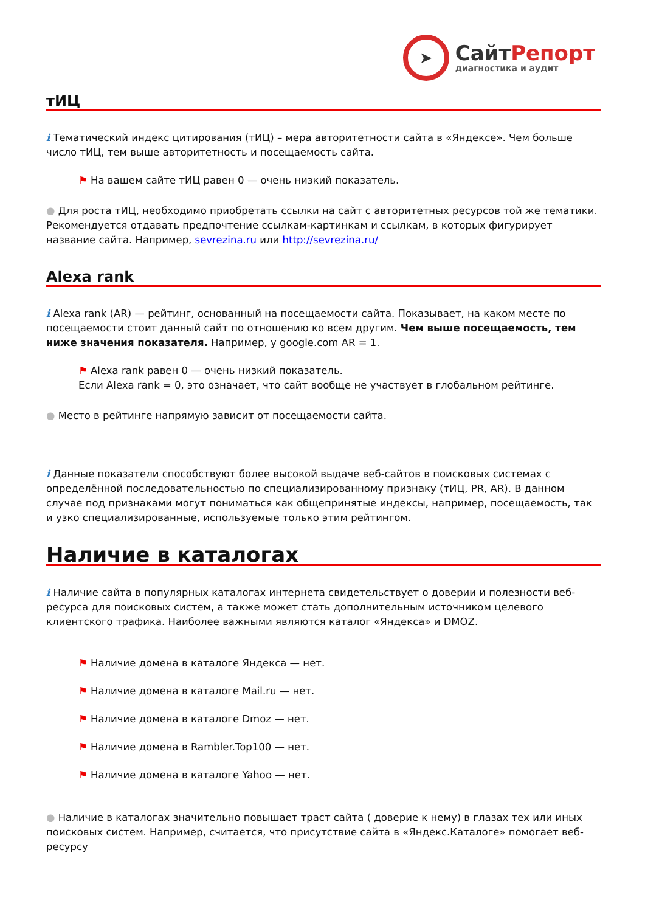➤
СайтРепорт
диагностика и аудит
тИЦ
i Тематический индекс цитирования (тИЦ) – мера авторитетности сайта в «Яндексе». Чем больше число тИЦ, тем выше авторитетность и посещаемость сайта.
⚑ На вашем сайте тИЦ равен 0 — очень низкий показатель.
● Для роста тИЦ, необходимо приобретать ссылки на сайт с авторитетных ресурсов той же тематики. Рекомендуется отдавать предпочтение ссылкам-картинкам и ссылкам, в которых фигурирует название сайта. Например, sevrezina.ru или http://sevrezina.ru/
Alexa rank
i Alexa rank (AR) — рейтинг, основанный на посещаемости сайта. Показывает, на каком месте по посещаемости стоит данный сайт по отношению ко всем другим. Чем выше посещаемость, тем ниже значения показателя. Например, у google.com AR = 1.
⚑ Alexa rank равен 0 — очень низкий показатель.
Если Alexa rank = 0, это означает, что сайт вообще не участвует в глобальном рейтинге.
● Место в рейтинге напрямую зависит от посещаемости сайта.
i Данные показатели способствуют более высокой выдаче веб-сайтов в поисковых системах с определённой последовательностью по специализированному признаку (тИЦ, PR, AR). В данном случае под признаками могут пониматься как общепринятые индексы, например, посещаемость, так и узко специализированные, используемые только этим рейтингом.
Наличие в каталогах
i Наличие сайта в популярных каталогах интернета свидетельствует о доверии и полезности веб-ресурса для поисковых систем, а также может стать дополнительным источником целевого клиентского трафика. Наиболее важными являются каталог «Яндекса» и DMOZ.
⚑ Наличие домена в каталоге Яндекса — нет.
⚑ Наличие домена в каталоге Mail.ru — нет.
⚑ Наличие домена в каталоге Dmoz — нет.
⚑ Наличие домена в Rambler.Top100 — нет.
⚑ Наличие домена в каталоге Yahoo — нет.
● Наличие в каталогах значительно повышает траст сайта ( доверие к нему) в глазах тех или иных поисковых систем. Например, считается, что присутствие сайта в «Яндекс.Каталоге» помогает веб-ресурсу